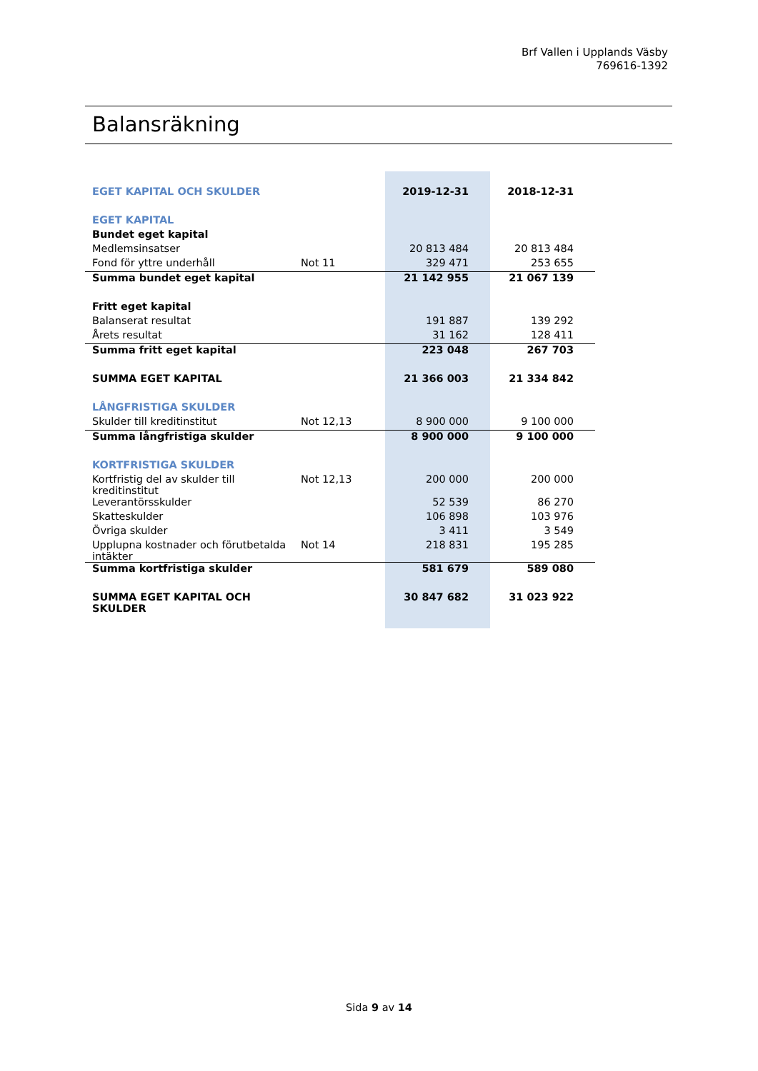Brf Vallen i Upplands Väsby
769616-1392
Balansräkning
| EGET KAPITAL OCH SKULDER | | 2019-12-31 | 2018-12-31 |
| EGET KAPITAL | | | |
| Bundet eget kapital | | | |
| Medlemsinsatser | | 20 813 484 | 20 813 484 |
| Fond för yttre underhåll | Not 11 | 329 471 | 253 655 |
| Summa bundet eget kapital | | 21 142 955 | 21 067 139 |
| Fritt eget kapital | | | |
| Balanserat resultat | | 191 887 | 139 292 |
| Årets resultat | | 31 162 | 128 411 |
| Summa fritt eget kapital | | 223 048 | 267 703 |
| SUMMA EGET KAPITAL | | 21 366 003 | 21 334 842 |
| LÅNGFRISTIGA SKULDER | | | |
| Skulder till kreditinstitut | Not 12,13 | 8 900 000 | 9 100 000 |
| Summa långfristiga skulder | | 8 900 000 | 9 100 000 |
| KORTFRISTIGA SKULDER | | | |
| Kortfristig del av skulder till kreditinstitut | Not 12,13 | 200 000 | 200 000 |
| Leverantörsskulder | | 52 539 | 86 270 |
| Skatteskulder | | 106 898 | 103 976 |
| Övriga skulder | | 3 411 | 3 549 |
| Upplupna kostnader och förutbetalda intäkter | Not 14 | 218 831 | 195 285 |
| Summa kortfristiga skulder | | 581 679 | 589 080 |
| SUMMA EGET KAPITAL OCH SKULDER | | 30 847 682 | 31 023 922 |
Sida 9 av 14